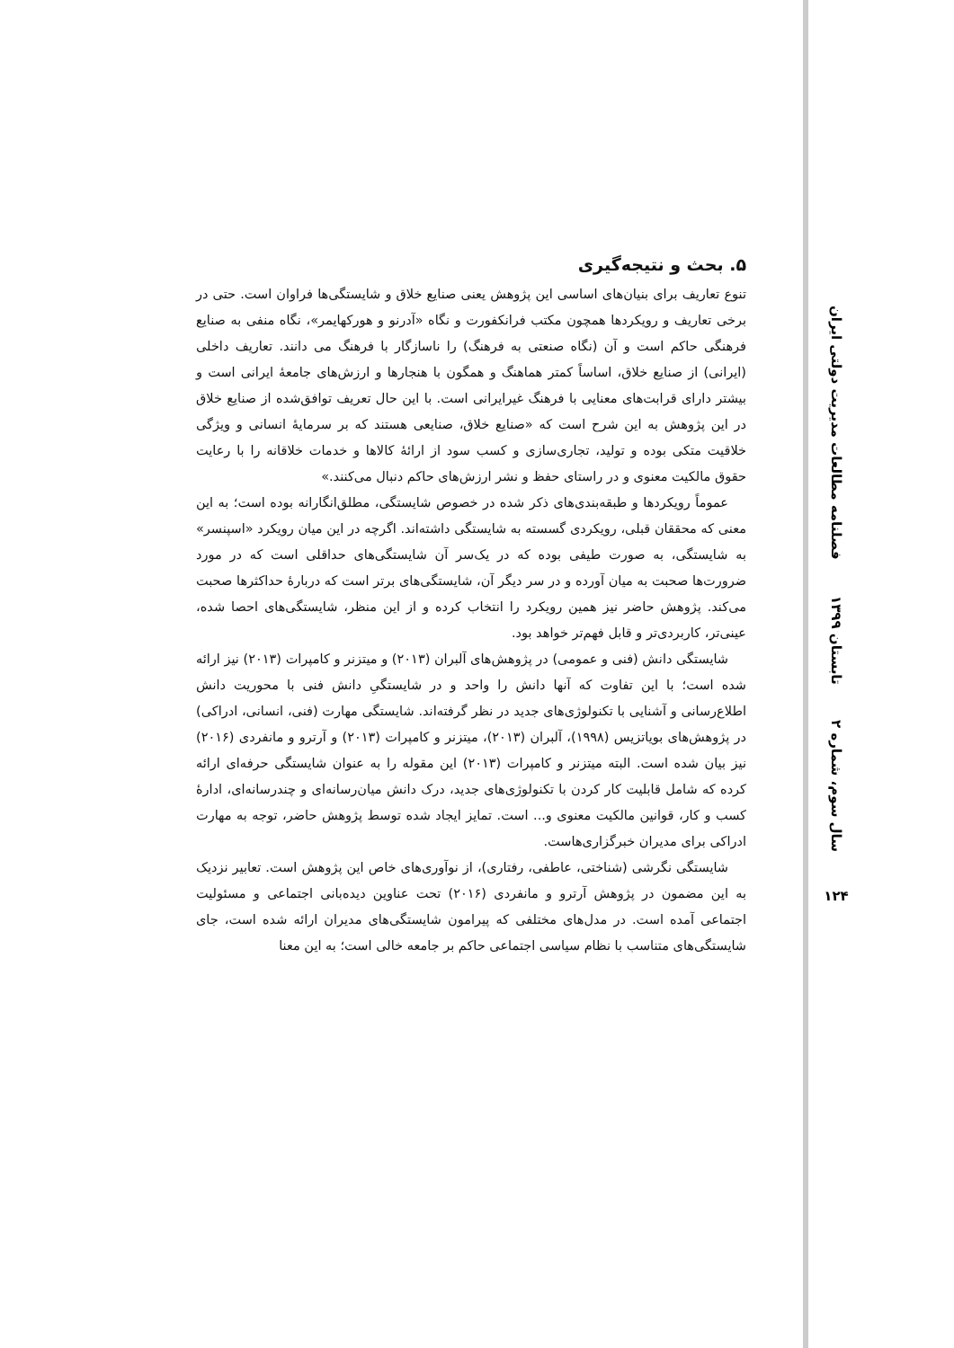۵. بحث و نتیجه‌گیری
تنوع تعاریف برای بنیان‌های اساسی این پژوهش یعنی صنایع خلاق و شایستگی‌ها فراوان است. حتی در برخی تعاریف و رویکردها همچون مکتب فرانکفورت و نگاه «آدرنو و هورکهایمر»، نگاه منفی به صنایع فرهنگی حاکم است و آن (نگاه صنعتی به فرهنگ) را ناسازگار با فرهنگ می دانند. تعاریف داخلی (ایرانی) از صنایع خلاق، اساساً کمتر هماهنگ و همگون با هنجارها و ارزش‌های جامعهٔ ایرانی است و بیشتر دارای قرابت‌های معنایی با فرهنگ غیرایرانی است. با این حال تعریف توافق‌شده از صنایع خلاق در این پژوهش به این شرح است که «صنایع خلاق، صنایعی هستند که بر سرمایهٔ انسانی و ویژگی خلاقیت متکی بوده و تولید، تجاری‌سازی و کسب سود از ارائهٔ کالاها و خدمات خلاقانه را با رعایت حقوق مالکیت معنوی و در راستای حفظ و نشر ارزش‌های حاکم دنبال می‌کنند.»
عموماً رویکردها و طبقه‌بندی‌های ذکر شده در خصوص شایستگی، مطلق‌انگارانه بوده است؛ به این معنی که محققان قبلی، رویکردی گسسته به شایستگی داشته‌اند. اگرچه در این میان رویکرد «اسپنسر» به شایستگی، به صورت طیفی بوده که در یک‌سر آن شایستگی‌های حداقلی است که در مورد ضرورت‌ها صحبت به میان آورده و در سر دیگر آن، شایستگی‌های برتر است که دربارهٔ حداکثرها صحبت می‌کند. پژوهش حاضر نیز همین رویکرد را انتخاب کرده و از این منظر، شایستگی‌های احصا شده، عینی‌تر، کاربردی‌تر و قابل فهم‌تر خواهد بود.
شایستگی دانش (فنی و عمومی) در پژوهش‌های آلبران (۲۰۱۳) و میتزنر و کامپرات (۲۰۱۳) نیز ارائه شده است؛ با این تفاوت که آنها دانش را واحد و در شایستگیِ دانش فنی با محوریت دانش اطلاع‌رسانی و آشنایی با تکنولوژی‌های جدید در نظر گرفته‌اند. شایستگی مهارت (فنی، انسانی، ادراکی) در پژوهش‌های بویاتزیس (۱۹۹۸)، آلبران (۲۰۱۳)، میتزنر و کامپرات (۲۰۱۳) و آرترو و مانفردی (۲۰۱۶) نیز بیان شده است. البته میتزنر و کامپرات (۲۰۱۳) این مقوله را به عنوان شایستگی حرفه‌ای ارائه کرده که شامل قابلیت کار کردن با تکنولوژی‌های جدید، درک دانش میان‌رسانه‌ای و چندرسانه‌ای، ادارهٔ کسب و کار، قوانین مالکیت معنوی و... است. تمایز ایجاد شده توسط پژوهش حاضر، توجه به مهارت ادراکی برای مدیران خبرگزاری‌هاست.
شایستگی نگرشی (شناختی، عاطفی، رفتاری)، از نوآوری‌های خاص این پژوهش است. تعابیر نزدیک به این مضمون در پژوهش آرترو و مانفردی (۲۰۱۶) تحت عناوین دیده‌بانی اجتماعی و مسئولیت اجتماعی آمده است. در مدل‌های مختلفی که پیرامون شایستگی‌های مدیران ارائه شده است، جای شایستگی‌های متناسب با نظام سیاسی اجتماعی حاکم بر جامعه خالی است؛ به این معنا
فصلنامه مطالعات مدیریت دولتی ایران
تابستان ۱۳۹۹
سال سوم، شماره ۲
۱۲۴